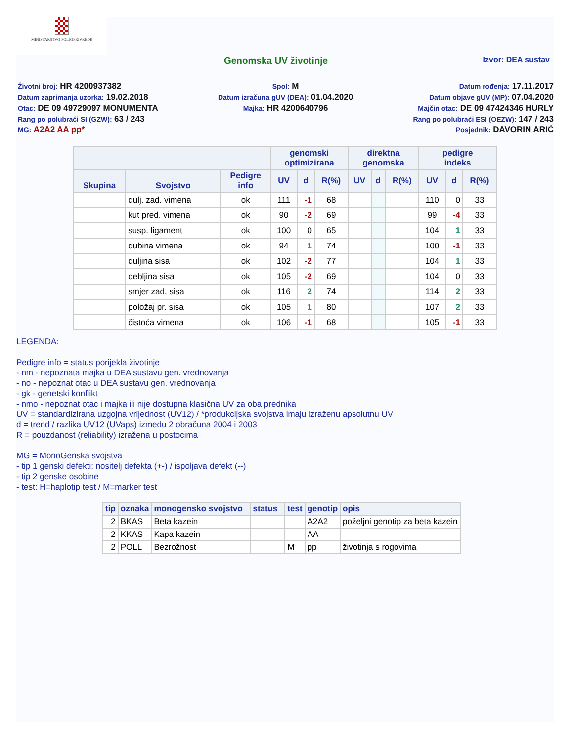MINISTARSTVO POLJOPRIVREDE
Genomska UV životinje
Izvor: DEA sustav
Životni broj: HR 4200937382
Datum zaprimanja uzorka: 19.02.2018
Otac: DE 09 49729097 MONUMENTA
Rang po polubraći SI (GZW): 63 / 243
MG: A2A2 AA pp*
Spol: M
Datum izračuna gUV (DEA): 01.04.2020
Majka: HR 4200640796
Datum rođenja: 17.11.2017
Datum objave gUV (MP): 07.04.2020
Majčin otac: DE 09 47424346 HURLY
Rang po polubraći ESI (OEZW): 147 / 243
Posjednik: DAVORIN ARIĆ
| | | | genomski optimizirana | | | direktna genomska | | | pedigre indeks | | |
| --- | --- | --- | --- | --- | --- | --- | --- | --- | --- | --- | --- |
| Skupina | Svojstvo | Pedigre info | UV | d | R(%) | UV | d | R(%) | UV | d | R(%) |
| | dulj. zad. vimena | ok | 111 | -1 | 68 | | | | 110 | 0 | 33 |
| | kut pred. vimena | ok | 90 | -2 | 69 | | | | 99 | -4 | 33 |
| | susp. ligament | ok | 100 | 0 | 65 | | | | 104 | 1 | 33 |
| | dubina vimena | ok | 94 | 1 | 74 | | | | 100 | -1 | 33 |
| | duljina sisa | ok | 102 | -2 | 77 | | | | 104 | 1 | 33 |
| | debljina sisa | ok | 105 | -2 | 69 | | | | 104 | 0 | 33 |
| | smjer zad. sisa | ok | 116 | 2 | 74 | | | | 114 | 2 | 33 |
| | položaj pr. sisa | ok | 105 | 1 | 80 | | | | 107 | 2 | 33 |
| | čistoća vimena | ok | 106 | -1 | 68 | | | | 105 | -1 | 33 |
LEGENDA:
Pedigre info = status porijekla životinje
- nm - nepoznata majka u DEA sustavu gen. vrednovanja
- no - nepoznat otac u DEA sustavu gen. vrednovanja
- gk - genetski konflikt
- nmo - nepoznat otac i majka ili nije dostupna klasična UV za oba prednika
UV = standardizirana uzgojna vrijednost (UV12) / *produkcijska svojstva imaju izraženu apsolutnu UV
d = trend / razlika UV12 (UVaps) između 2 obračuna 2004 i 2003
R = pouzdanost (reliability) izražena u postocima
MG = MonoGenska svojstva
- tip 1 genski defekti: nositelj defekta (+-) / ispoljava defekt (--)
- tip 2 genske osobine
- test: H=haplotip test / M=marker test
| tip | oznaka | monogensko svojstvo | status | test | genotip | opis |
| --- | --- | --- | --- | --- | --- | --- |
| 2 | BKAS | Beta kazein | | | A2A2 | poželjni genotip za beta kazein |
| 2 | KKAS | Kapa kazein | | | AA | |
| 2 | POLL | Bezrožnost | | M | pp | životinja s rogovima |